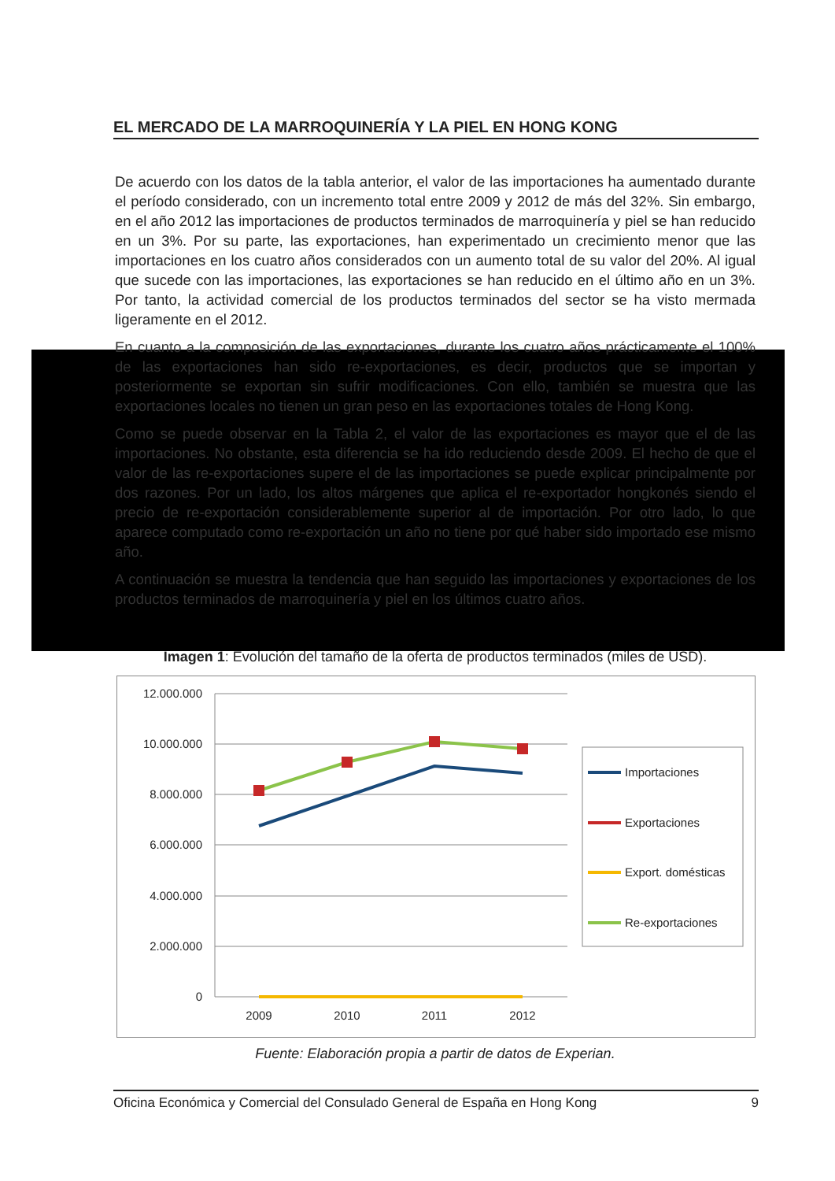EL MERCADO DE LA MARROQUINERÍA Y LA PIEL EN HONG KONG
De acuerdo con los datos de la tabla anterior, el valor de las importaciones ha aumentado durante el período considerado, con un incremento total entre 2009 y 2012 de más del 32%. Sin embargo, en el año 2012 las importaciones de productos terminados de marroquinería y piel se han reducido en un 3%. Por su parte, las exportaciones, han experimentado un crecimiento menor que las importaciones en los cuatro años considerados con un aumento total de su valor del 20%. Al igual que sucede con las importaciones, las exportaciones se han reducido en el último año en un 3%. Por tanto, la actividad comercial de los productos terminados del sector se ha visto mermada ligeramente en el 2012.
En cuanto a la composición de las exportaciones, durante los cuatro años prácticamente el 100% de las exportaciones han sido re-exportaciones, es decir, productos que se importan y posteriormente se exportan sin sufrir modificaciones. Con ello, también se muestra que las exportaciones locales no tienen un gran peso en las exportaciones totales de Hong Kong.
Como se puede observar en la Tabla 2, el valor de las exportaciones es mayor que el de las importaciones. No obstante, esta diferencia se ha ido reduciendo desde 2009. El hecho de que el valor de las re-exportaciones supere el de las importaciones se puede explicar principalmente por dos razones. Por un lado, los altos márgenes que aplica el re-exportador hongkonés siendo el precio de re-exportación considerablemente superior al de importación. Por otro lado, lo que aparece computado como re-exportación un año no tiene por qué haber sido importado ese mismo año.
A continuación se muestra la tendencia que han seguido las importaciones y exportaciones de los productos terminados de marroquinería y piel en los últimos cuatro años.
Imagen 1: Evolución del tamaño de la oferta de productos terminados (miles de USD).
12.000.000
10.000.000
8.000.000
6.000.000
4.000.000
2.000.000
0
2009
2010
2011
2012
Importaciones
Exportaciones
Export. domésticas
Re-exportaciones
Fuente: Elaboración propia a partir de datos de Experian.
Oficina Económica y Comercial del Consulado General de España en Hong Kong 9